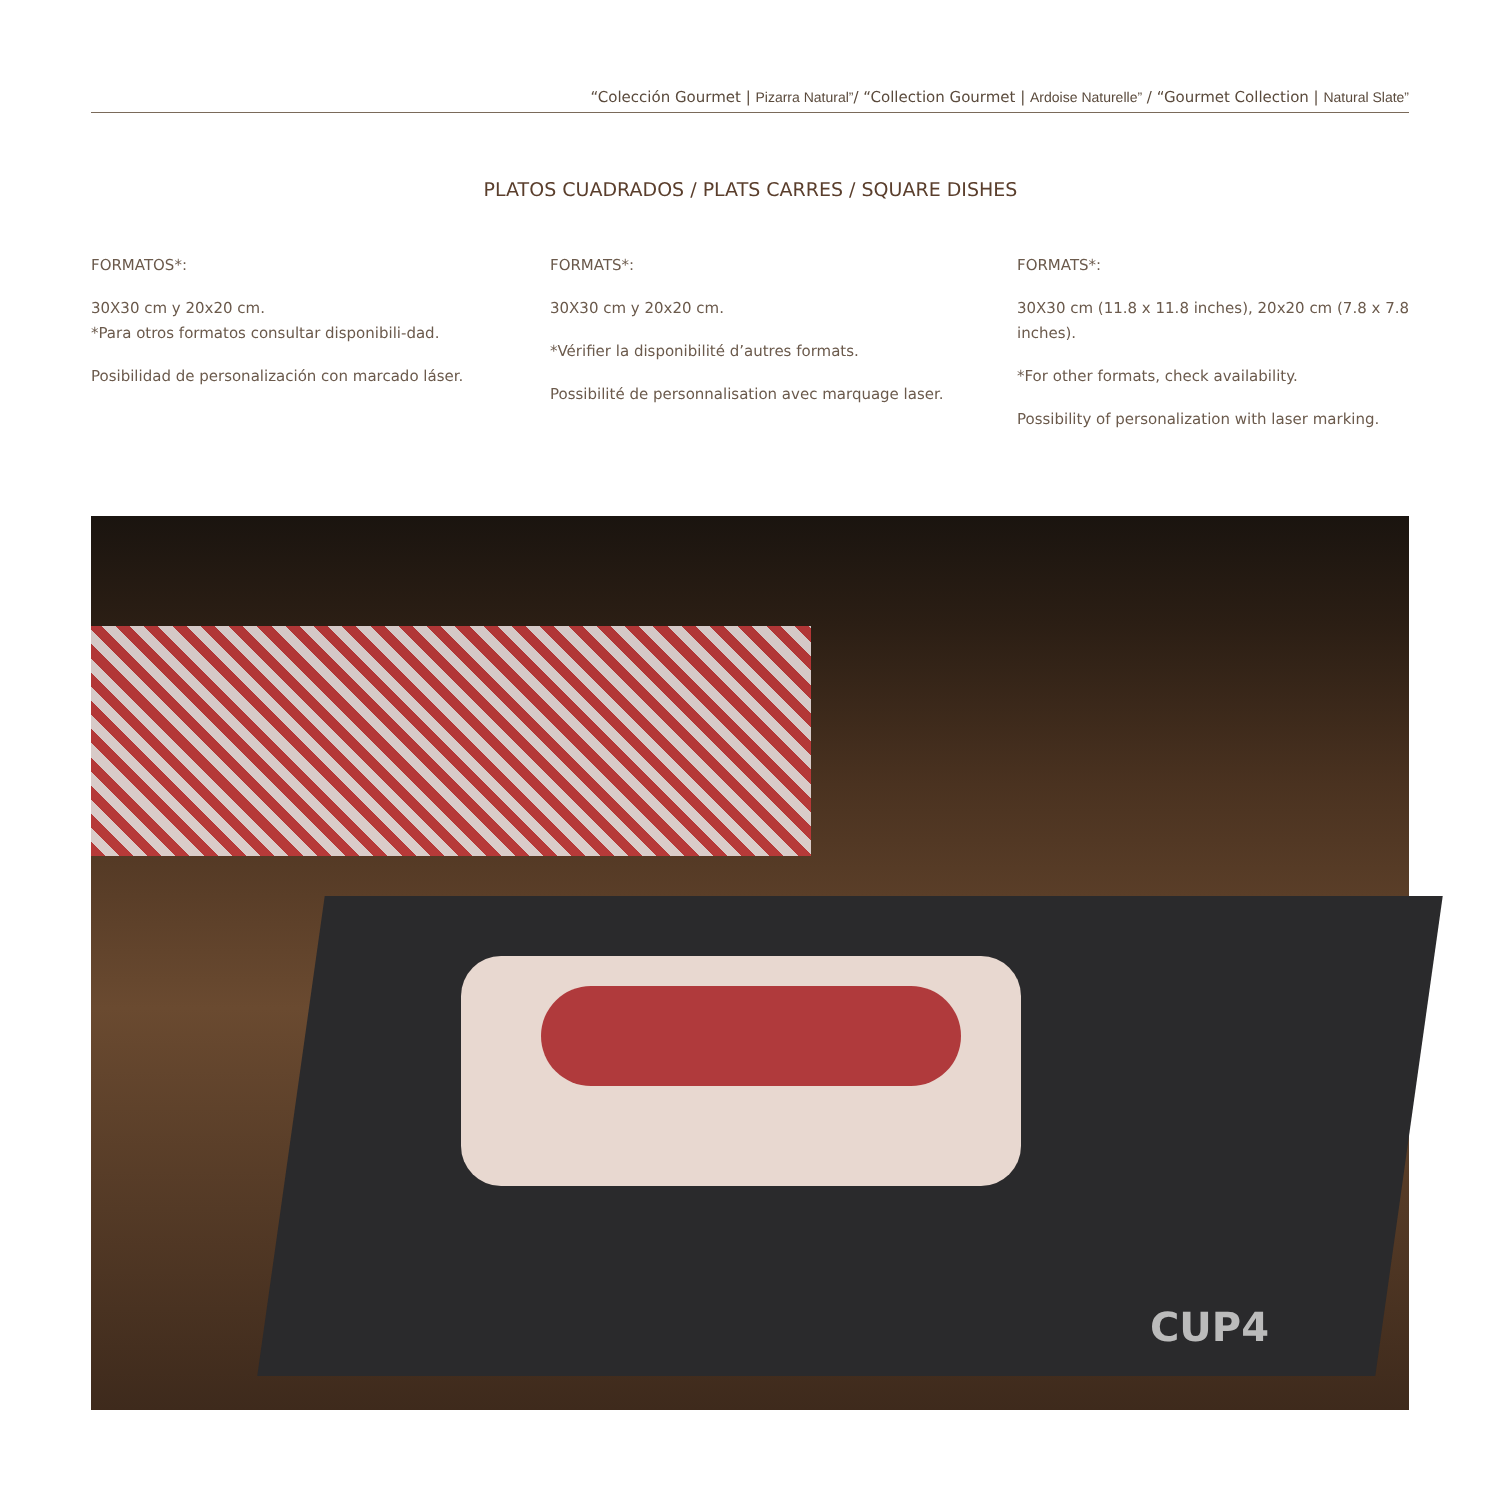“Colección Gourmet | Pizarra Natural”/ “Collection Gourmet | Ardoise Naturelle” / “Gourmet Collection | Natural Slate”
PLATOS CUADRADOS / PLATS CARRES / SQUARE DISHES
FORMATOS*:
30X30 cm y 20x20 cm.
*Para otros formatos consultar disponibili-dad.
Posibilidad de personalización con marcado láser.
FORMATS*:
30X30 cm y 20x20 cm.
*Vérifier la disponibilité d’autres formats.
Possibilité de personnalisation avec marquage laser.
FORMATS*:
30X30 cm (11.8 x 11.8 inches), 20x20 cm (7.8 x 7.8 inches).
*For other formats, check availability.
Possibility of personalization with laser marking.
CUP4